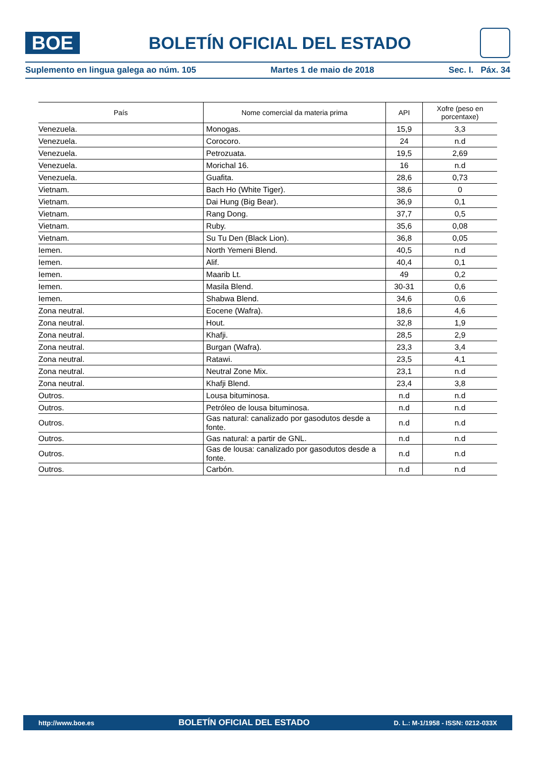BOE
BOLETÍN OFICIAL DEL ESTADO
Suplemento en lingua galega ao núm. 105 Martes 1 de maio de 2018 Sec. I. Páx. 34
| País | Nome comercial da materia prima | API | Xofre (peso en porcentaxe) |
| --- | --- | --- | --- |
| Venezuela. | Monogas. | 15,9 | 3,3 |
| Venezuela. | Corocoro. | 24 | n.d |
| Venezuela. | Petrozuata. | 19,5 | 2,69 |
| Venezuela. | Morichal 16. | 16 | n.d |
| Venezuela. | Guafita. | 28,6 | 0,73 |
| Vietnam. | Bach Ho (White Tiger). | 38,6 | 0 |
| Vietnam. | Dai Hung (Big Bear). | 36,9 | 0,1 |
| Vietnam. | Rang Dong. | 37,7 | 0,5 |
| Vietnam. | Ruby. | 35,6 | 0,08 |
| Vietnam. | Su Tu Den (Black Lion). | 36,8 | 0,05 |
| Iemen. | North Yemeni Blend. | 40,5 | n.d |
| Iemen. | Alif. | 40,4 | 0,1 |
| Iemen. | Maarib Lt. | 49 | 0,2 |
| Iemen. | Masila Blend. | 30-31 | 0,6 |
| Iemen. | Shabwa Blend. | 34,6 | 0,6 |
| Zona neutral. | Eocene (Wafra). | 18,6 | 4,6 |
| Zona neutral. | Hout. | 32,8 | 1,9 |
| Zona neutral. | Khafji. | 28,5 | 2,9 |
| Zona neutral. | Burgan (Wafra). | 23,3 | 3,4 |
| Zona neutral. | Ratawi. | 23,5 | 4,1 |
| Zona neutral. | Neutral Zone Mix. | 23,1 | n.d |
| Zona neutral. | Khafji Blend. | 23,4 | 3,8 |
| Outros. | Lousa bituminosa. | n.d | n.d |
| Outros. | Petróleo de lousa bituminosa. | n.d | n.d |
| Outros. | Gas natural: canalizado por gasodutos desde a fonte. | n.d | n.d |
| Outros. | Gas natural: a partir de GNL. | n.d | n.d |
| Outros. | Gas de lousa: canalizado por gasodutos desde a fonte. | n.d | n.d |
| Outros. | Carbón. | n.d | n.d |
http://www.boe.es BOLETÍN OFICIAL DEL ESTADO D. L.: M-1/1958 - ISSN: 0212-033X